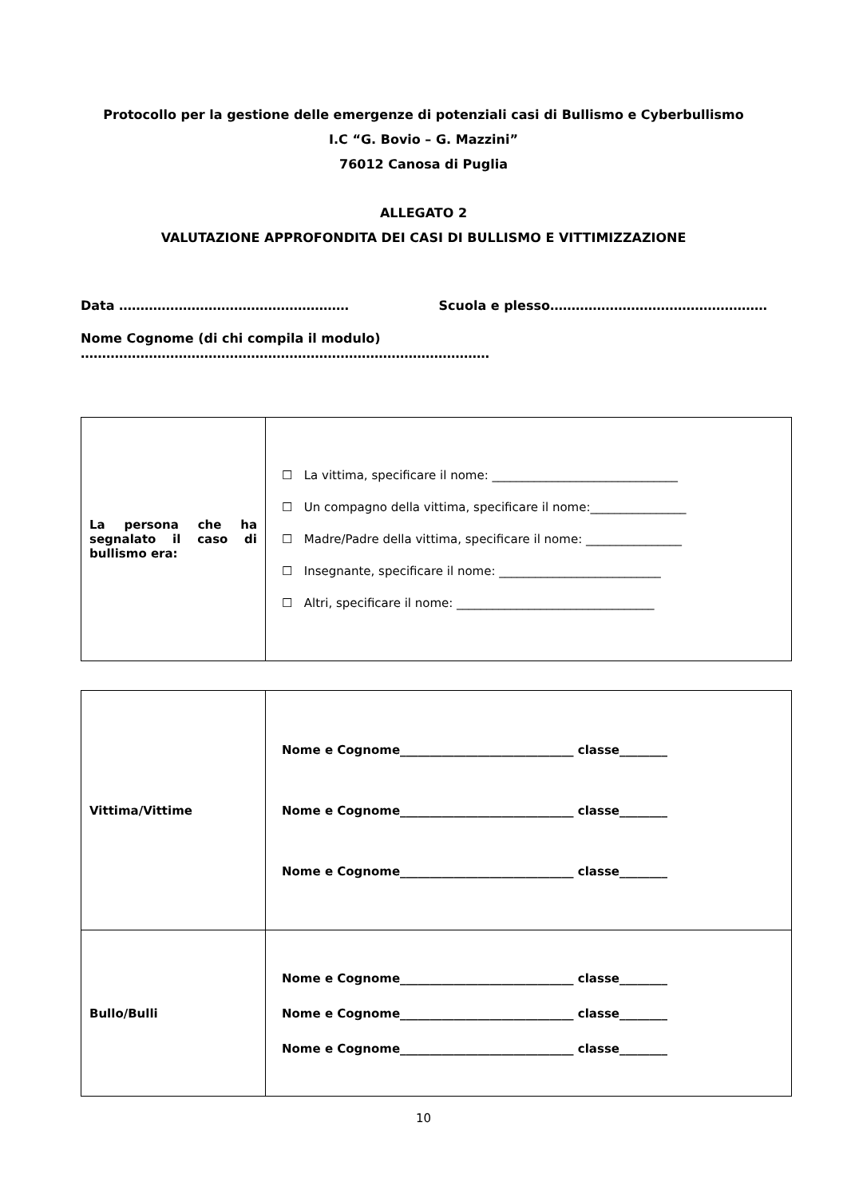Protocollo per la gestione delle emergenze di potenziali casi di Bullismo e Cyberbullismo
I.C “G. Bovio – G. Mazzini”
76012 Canosa di Puglia
ALLEGATO 2
VALUTAZIONE APPROFONDITA DEI CASI DI BULLISMO E VITTIMIZZAZIONE
Data ……………………………………………… Scuola e plesso……………………………………………
Nome Cognome (di chi compila il modulo) ……………………………………………………………………………………
| La persona che ha segnalato il caso di bullismo era: | ☐ La vittima, specificare il nome: _______________________________ ☐ Un compagno della vittima, specificare il nome:________________ ☐ Madre/Padre della vittima, specificare il nome: ________________ ☐ Insegnante, specificare il nome: ___________________________ ☐ Altri, specificare il nome: _________________________________ |
| Vittima/Vittime | Nome e Cognome_____________________________ classe________ Nome e Cognome_____________________________ classe________ Nome e Cognome_____________________________ classe________ |
| Bullo/Bulli | Nome e Cognome_____________________________ classe________ Nome e Cognome_____________________________ classe________ Nome e Cognome_____________________________ classe________ |
10